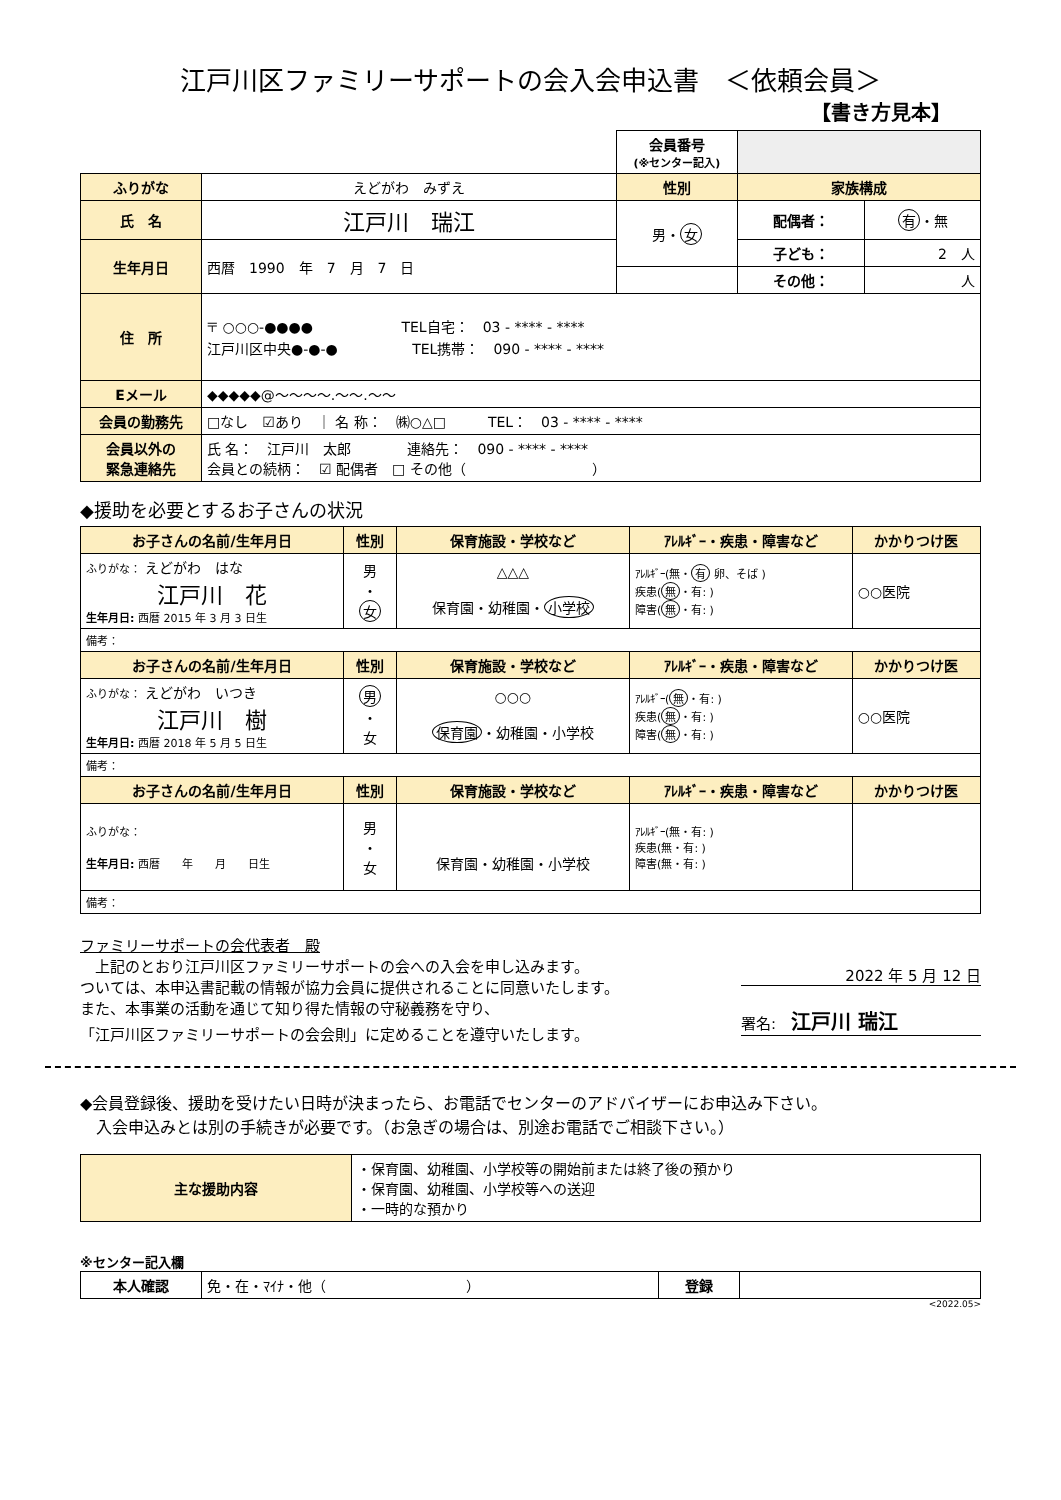江戸川区ファミリーサポートの会入会申込書　＜依頼会員＞
【書き方見本】
| | | 会員番号 (※センター記入) | | |
| ふりがな | えどがわ みずえ | 性別 | 家族構成 | |
| 氏 名 | 江戸川 瑞江 | 男・ 女 | 配偶者： | 有 ・無 |
| 生年月日 | 西暦 1990 年 7 月 7 日 | | 子ども： | 2 人 |
| | | | その他： | 人 |
| 住 所 | 〒 ○○○-●●●● TEL自宅： 03 - **** - **** 江戸川区中央●-●-● TEL携帯： 090 - **** - **** | | | |
| Eメール | ◆◆◆◆◆@～～～～.～～.～～ | | | |
| 会員の勤務先 | □なし ☑あり ｜ 名 称： ㈱○△□ TEL： 03 - **** - **** | | | |
| 会員以外の 緊急連絡先 | 氏 名： 江戸川 太郎 連絡先： 090 - **** - **** 会員との続柄： ☑ 配偶者 □ その他（ ） | | | |
◆援助を必要とするお子さんの状況
| お子さんの名前/生年月日 | 性別 | 保育施設・学校など | ｱﾚﾙｷﾞｰ・疾患・障害など | かかりつけ医 |
| --- | --- | --- | --- | --- |
| ふりがな： えどがわ はな 江戸川 花 生年月日: 西暦 2015 年 3 月 3 日生 | 男 ・ 女 | △△△ 保育園・幼稚園・ 小学校 | ｱﾚﾙｷﾞｰ(無・ 有 卵、そば ) 疾患( 無 ・有: ) 障害( 無 ・有: ) | ○○医院 |
| 備考： | | | | |
| お子さんの名前/生年月日 | 性別 | 保育施設・学校など | ｱﾚﾙｷﾞｰ・疾患・障害など | かかりつけ医 |
| ふりがな： えどがわ いつき 江戸川 樹 生年月日: 西暦 2018 年 5 月 5 日生 | 男 ・ 女 | ○○○ 保育園 ・幼稚園・小学校 | ｱﾚﾙｷﾞｰ( 無 ・有: ) 疾患( 無 ・有: ) 障害( 無 ・有: ) | ○○医院 |
| 備考： | | | | |
| お子さんの名前/生年月日 | 性別 | 保育施設・学校など | ｱﾚﾙｷﾞｰ・疾患・障害など | かかりつけ医 |
| ふりがな： 生年月日: 西暦 年 月 日生 | 男 ・ 女 | 保育園・幼稚園・小学校 | ｱﾚﾙｷﾞｰ(無・有: ) 疾患(無・有: ) 障害(無・有: ) | |
| 備考： | | | | |
ファミリーサポートの会代表者　殿
　上記のとおり江戸川区ファミリーサポートの会への入会を申し込みます。
ついては、本申込書記載の情報が協力会員に提供されることに同意いたします。
また、本事業の活動を通じて知り得た情報の守秘義務を守り、
「江戸川区ファミリーサポートの会会則」に定めることを遵守いたします。
2022 年 5 月 12 日
署名:　江戸川 瑞江
◆会員登録後、援助を受けたい日時が決まったら、お電話でセンターのアドバイザーにお申込み下さい。
　入会申込みとは別の手続きが必要です。（お急ぎの場合は、別途お電話でご相談下さい。）
| 主な援助内容 | ・保育園、幼稚園、小学校等の開始前または終了後の預かり ・保育園、幼稚園、小学校等への送迎 ・一時的な預かり |
※センター記入欄
| 本人確認 | 免・在・ﾏｲﾅ・他（ ） | 登録 | |
<2022.05>